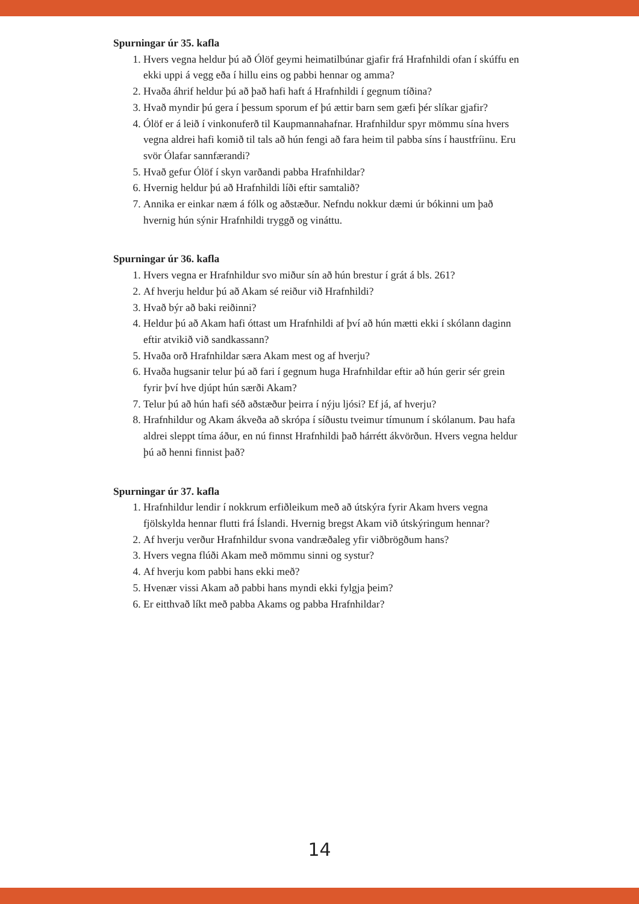Spurningar úr 35. kafla
1. Hvers vegna heldur þú að Ólöf geymi heimatilbúnar gjafir frá Hrafnhildi ofan í skúffu en ekki uppi á vegg eða í hillu eins og pabbi hennar og amma?
2. Hvaða áhrif heldur þú að það hafi haft á Hrafnhildi í gegnum tíðina?
3. Hvað myndir þú gera í þessum sporum ef þú ættir barn sem gæfi þér slíkar gjafir?
4. Ólöf er á leið í vinkonuferð til Kaupmannahafnar. Hrafnhildur spyr mömmu sína hvers vegna aldrei hafi komið til tals að hún fengi að fara heim til pabba síns í haustfríinu. Eru svör Ólafar sannfærandi?
5. Hvað gefur Ólöf í skyn varðandi pabba Hrafnhildar?
6. Hvernig heldur þú að Hrafnhildi líði eftir samtalið?
7. Annika er einkar næm á fólk og aðstæður. Nefndu nokkur dæmi úr bókinni um það hvernig hún sýnir Hrafnhildi tryggð og vináttu.
Spurningar úr 36. kafla
1. Hvers vegna er Hrafnhildur svo miður sín að hún brestur í grát á bls. 261?
2. Af hverju heldur þú að Akam sé reiður við Hrafnhildi?
3. Hvað býr að baki reiðinni?
4. Heldur þú að Akam hafi óttast um Hrafnhildi af því að hún mætti ekki í skólann daginn eftir atvikið við sandkassann?
5. Hvaða orð Hrafnhildar særa Akam mest og af hverju?
6. Hvaða hugsanir telur þú að fari í gegnum huga Hrafnhildar eftir að hún gerir sér grein fyrir því hve djúpt hún særði Akam?
7. Telur þú að hún hafi séð aðstæður þeirra í nýju ljósi? Ef já, af hverju?
8. Hrafnhildur og Akam ákveða að skrópa í síðustu tveimur tímunum í skólanum. Þau hafa aldrei sleppt tíma áður, en nú finnst Hrafnhildi það hárrétt ákvörðun. Hvers vegna heldur þú að henni finnist það?
Spurningar úr 37. kafla
1. Hrafnhildur lendir í nokkrum erfiðleikum með að útskýra fyrir Akam hvers vegna fjölskylda hennar flutti frá Íslandi. Hvernig bregst Akam við útskýringum hennar?
2. Af hverju verður Hrafnhildur svona vandræðaleg yfir viðbrögðum hans?
3. Hvers vegna flúði Akam með mömmu sinni og systur?
4. Af hverju kom pabbi hans ekki með?
5. Hvenær vissi Akam að pabbi hans myndi ekki fylgja þeim?
6. Er eitthvað líkt með pabba Akams og pabba Hrafnhildar?
14